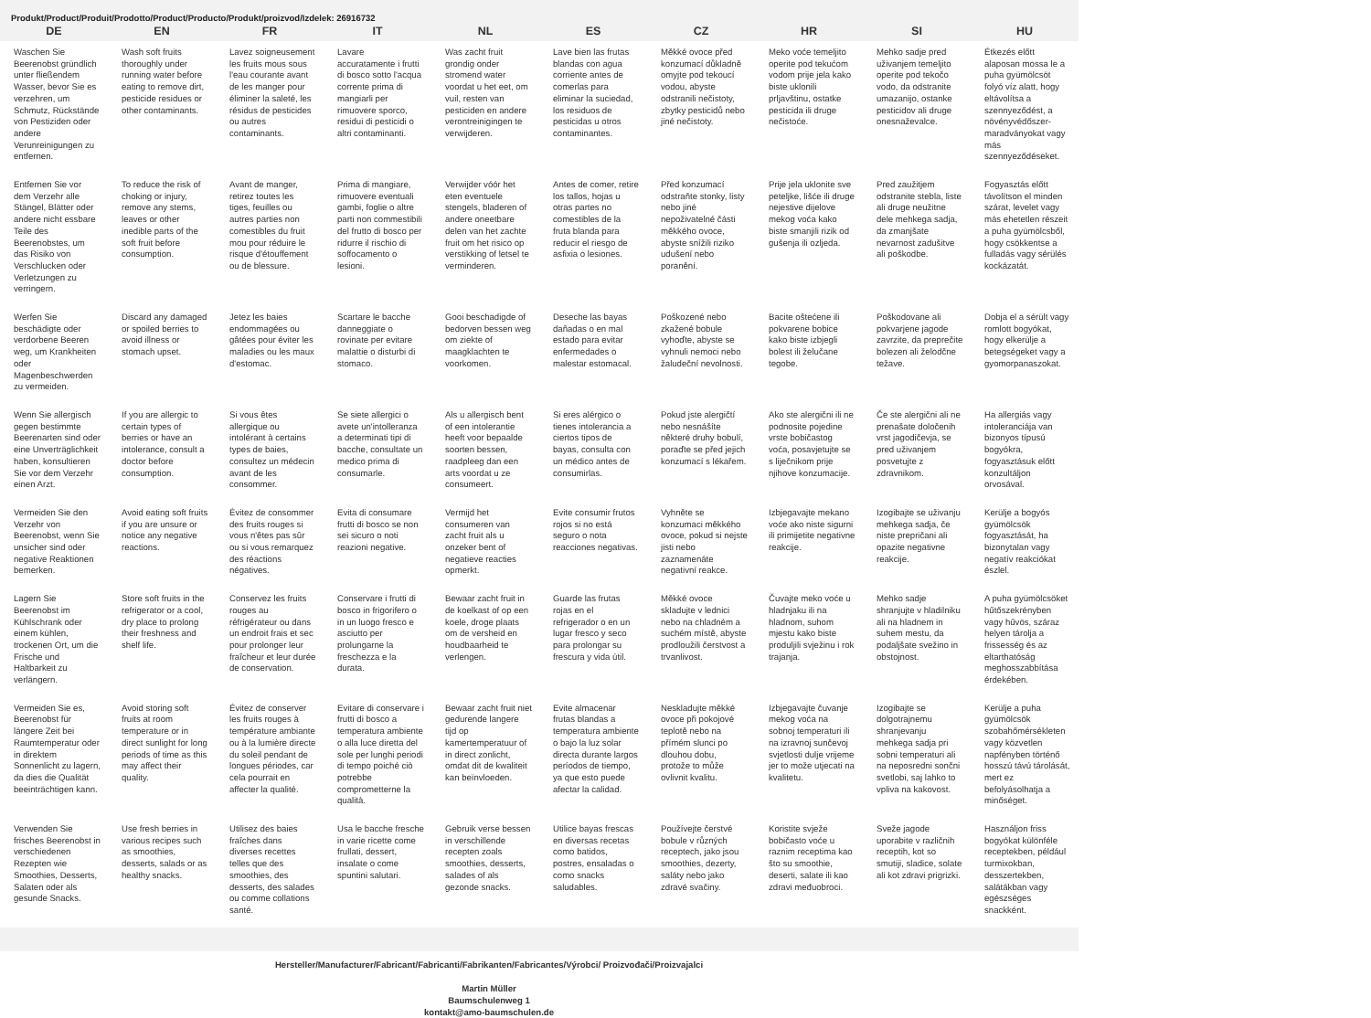Produkt/Product/Produit/Prodotto/Product/Producto/Produkt/proizvod/Izdelek: 26916732
| DE | EN | FR | IT | NL | ES | CZ | HR | SI | HU |
| --- | --- | --- | --- | --- | --- | --- | --- | --- | --- |
| Waschen Sie Beerenobst gründlich unter fließendem Wasser, bevor Sie es verzehren, um Schmutz, Rückstände von Pestiziden oder andere Verunreinigungen zu entfernen. | Wash soft fruits thoroughly under running water before eating to remove dirt, pesticide residues or other contaminants. | Lavez soigneusement les fruits mous sous l'eau courante avant de les manger pour éliminer la saleté, les résidus de pesticides ou autres contaminants. | Lavare accuratamente i frutti di bosco sotto l'acqua corrente prima di mangiarli per rimuovere sporco, residui di pesticidi o altri contaminanti. | Was zacht fruit grondig onder stromend water voordat u het eet, om vuil, resten van pesticiden en andere verontreinigingen te verwijderen. | Lave bien las frutas blandas con agua corriente antes de comerlas para eliminar la suciedad, los residuos de pesticidas u otros contaminantes. | Měkké ovoce před konzumací důkladně omyjte pod tekoucí vodou, abyste odstranili nečistoty, zbytky pesticidů nebo jiné nečistoty. | Meko voće temeljito operite pod tekućom vodom prije jela kako biste uklonili prljavštinu, ostatke pesticida ili druge nečistoće. | Mehko sadje pred uživanjem temeljito operite pod tekočo vodo, da odstranite umazanijo, ostanke pesticidov ali druge onesnaževalce. | Étkezés előtt alaposan mossa le a puha gyümölcsöt folyó víz alatt, hogy eltávolítsa a szennyeződést, a növényvédőszer-maradványokat vagy más szennyeződéseket. |
| Entfernen Sie vor dem Verzehr alle Stängel, Blätter oder andere nicht essbare Teile des Beerenobstes, um das Risiko von Verschlucken oder Verletzungen zu verringern. | To reduce the risk of choking or injury, remove any stems, leaves or other inedible parts of the soft fruit before consumption. | Avant de manger, retirez toutes les tiges, feuilles ou autres parties non comestibles du fruit mou pour réduire le risque d'étouffement ou de blessure. | Prima di mangiare, rimuovere eventuali gambi, foglie o altre parti non commestibili del frutto di bosco per ridurre il rischio di soffocamento o lesioni. | Verwijder vóór het eten eventuele stengels, bladeren of andere oneetbare delen van het zachte fruit om het risico op verstikking of letsel te verminderen. | Antes de comer, retire los tallos, hojas u otras partes no comestibles de la fruta blanda para reducir el riesgo de asfixia o lesiones. | Před konzumací odstraňte stonky, listy nebo jiné nepoživatelné části měkkého ovoce, abyste snížili riziko udušení nebo poranění. | Prije jela uklonite sve peteljke, lišće ili druge nejestive dijelove mekog voća kako biste smanjili rizik od gušenja ili ozljeda. | Pred zaužitjem odstranite stebla, liste ali druge neužitne dele mehkega sadja, da zmanjšate nevarnost zadušitve ali poškodbe. | Fogyasztás előtt távolítson el minden szárat, levelet vagy más ehetetlen részeit a puha gyümölcsből, hogy csökkentse a fulladás vagy sérülés kockázatát. |
| Werfen Sie beschädigte oder verdorbene Beeren weg, um Krankheiten oder Magenbeschwerden zu vermeiden. | Discard any damaged or spoiled berries to avoid illness or stomach upset. | Jetez les baies endommagées ou gâtées pour éviter les maladies ou les maux d'estomac. | Scartare le bacche danneggiate o rovinate per evitare malattie o disturbi di stomaco. | Gooi beschadigde of bedorven bessen weg om ziekte of maagklachten te voorkomen. | Deseche las bayas dañadas o en mal estado para evitar enfermedades o malestar estomacal. | Poškozené nebo zkažené bobule vyhoďte, abyste se vyhnuli nemoci nebo žaludeční nevolnosti. | Bacite oštećene ili pokvarene bobice kako biste izbjegli bolest ili želučane tegobe. | Poškodovane ali pokvarjene jagode zavrzite, da preprečite bolezen ali želodčne težave. | Dobja el a sérült vagy romlott bogyókat, hogy elkerülje a betegségeket vagy a gyomorpanaszokat. |
| Wenn Sie allergisch gegen bestimmte Beerenarten sind oder eine Unverträglichkeit haben, konsultieren Sie vor dem Verzehr einen Arzt. | If you are allergic to certain types of berries or have an intolerance, consult a doctor before consumption. | Si vous êtes allergique ou intolérant à certains types de baies, consultez un médecin avant de les consommer. | Se siete allergici o avete un'intolleranza a determinati tipi di bacche, consultate un medico prima di consumarle. | Als u allergisch bent of een intolerantie heeft voor bepaalde soorten bessen, raadpleeg dan een arts voordat u ze consumeert. | Si eres alérgico o tienes intolerancia a ciertos tipos de bayas, consulta con un médico antes de consumirlas. | Pokud jste alergičtí nebo nesnášíte některé druhy bobulí, poraďte se před jejich konzumací s lékařem. | Ako ste alergični ili ne podnosite pojedine vrste bobičastog voća, posavjetujte se s liječnikom prije njihove konzumacije. | Če ste alergični ali ne prenašate določenih vrst jagodičevja, se pred uživanjem posvetujte z zdravnikom. | Ha allergiás vagy intoleranciája van bizonyos típusú bogyókra, fogyasztásuk előtt konzultáljon orvosával. |
| Vermeiden Sie den Verzehr von Beerenobst, wenn Sie unsicher sind oder negative Reaktionen bemerken. | Avoid eating soft fruits if you are unsure or notice any negative reactions. | Évitez de consommer des fruits rouges si vous n'êtes pas sûr ou si vous remarquez des réactions négatives. | Evita di consumare frutti di bosco se non sei sicuro o noti reazioni negative. | Vermijd het consumeren van zacht fruit als u onzeker bent of negatieve reacties opmerkt. | Evite consumir frutos rojos si no está seguro o nota reacciones negativas. | Vyhněte se konzumaci měkkého ovoce, pokud si nejste jisti nebo zaznamenáte negativní reakce. | Izbjegavajte mekano voće ako niste sigurni ili primijetite negativne reakcije. | Izogibajte se uživanju mehkega sadja, če niste prepričani ali opazite negativne reakcije. | Kerülje a bogyós gyümölcsök fogyasztását, ha bizonytalan vagy negatív reakciókat észlel. |
| Lagern Sie Beerenobst im Kühlschrank oder einem kühlen, trockenen Ort, um die Frische und Haltbarkeit zu verlängern. | Store soft fruits in the refrigerator or a cool, dry place to prolong their freshness and shelf life. | Conservez les fruits rouges au réfrigérateur ou dans un endroit frais et sec pour prolonger leur fraîcheur et leur durée de conservation. | Conservare i frutti di bosco in frigorifero o in un luogo fresco e asciutto per prolungarne la freschezza e la durata. | Bewaar zacht fruit in de koelkast of op een koele, droge plaats om de versheid en houdbaarheid te verlengen. | Guarde las frutas rojas en el refrigerador o en un lugar fresco y seco para prolongar su frescura y vida útil. | Měkké ovoce skladujte v lednici nebo na chladném a suchém místě, abyste prodloužili čerstvost a trvanlivost. | Čuvajte meko voće u hladnjaku ili na hladnom, suhom mjestu kako biste produljili svježinu i rok trajanja. | Mehko sadje shranjujte v hladilniku ali na hladnem in suhem mestu, da podaljšate svežino in obstojnost. | A puha gyümölcsöket hűtőszekrényben vagy hűvös, száraz helyen tárolja a frissesség és az eltarthatóság meghosszabbítása érdekében. |
| Vermeiden Sie es, Beerenobst für längere Zeit bei Raumtemperatur oder in direktem Sonnenlicht zu lagern, da dies die Qualität beeinträchtigen kann. | Avoid storing soft fruits at room temperature or in direct sunlight for long periods of time as this may affect their quality. | Évitez de conserver les fruits rouges à température ambiante ou à la lumière directe du soleil pendant de longues périodes, car cela pourrait en affecter la qualité. | Evitare di conservare i frutti di bosco a temperatura ambiente o alla luce diretta del sole per lunghi periodi di tempo poiché ciò potrebbe comprometterne la qualità. | Bewaar zacht fruit niet gedurende langere tijd op kamertemperatuur of in direct zonlicht, omdat dit de kwaliteit kan beïnvloeden. | Evite almacenar frutas blandas a temperatura ambiente o bajo la luz solar directa durante largos períodos de tiempo, ya que esto puede afectar la calidad. | Neskladujte měkké ovoce při pokojové teplotě nebo na přímém slunci po dlouhou dobu, protože to může ovlivnit kvalitu. | Izbjegavajte čuvanje mekog voća na sobnoj temperaturi ili na izravnoj sunčevoj svjetlosti dulje vrijeme jer to može utjecati na kvalitetu. | Izogibajte se dolgotrajnemu shranjevanju mehkega sadja pri sobni temperaturi ali na neposredni sončni svetlobi, saj lahko to vpliva na kakovost. | Kerülje a puha gyümölcsök szobahőmérsékleten vagy közvetlen napfényben történő hosszú távú tárolását, mert ez befolyásolhatja a minőséget. |
| Verwenden Sie frisches Beerenobst in verschiedenen Rezepten wie Smoothies, Desserts, Salaten oder als gesunde Snacks. | Use fresh berries in various recipes such as smoothies, desserts, salads or as healthy snacks. | Utilisez des baies fraîches dans diverses recettes telles que des smoothies, des desserts, des salades ou comme collations santé. | Usa le bacche fresche in varie ricette come frullati, dessert, insalate o come spuntini salutari. | Gebruik verse bessen in verschillende recepten zoals smoothies, desserts, salades of als gezonde snacks. | Utilice bayas frescas en diversas recetas como batidos, postres, ensaladas o como snacks saludables. | Používejte čerstvé bobule v různých receptech, jako jsou smoothies, dezerty, saláty nebo jako zdravé svačiny. | Koristite svježe bobičasto voće u raznim receptima kao što su smoothie, deserti, salate ili kao zdravi međuobroci. | Sveže jagode uporabite v različnih receptih, kot so smutiji, sladice, solate ali kot zdravi prigrizki. | Használjon friss bogyókat különféle receptekben, például turmixokban, desszertekben, salátákban vagy egészséges snackként. |
Hersteller/Manufacturer/Fabricant/Fabricanti/Fabrikanten/Fabricantes/Výrobci/ Proizvođači/Proizvajalci
Martin Müller
Baumschulenweg 1
kontakt@amo-baumschulen.de